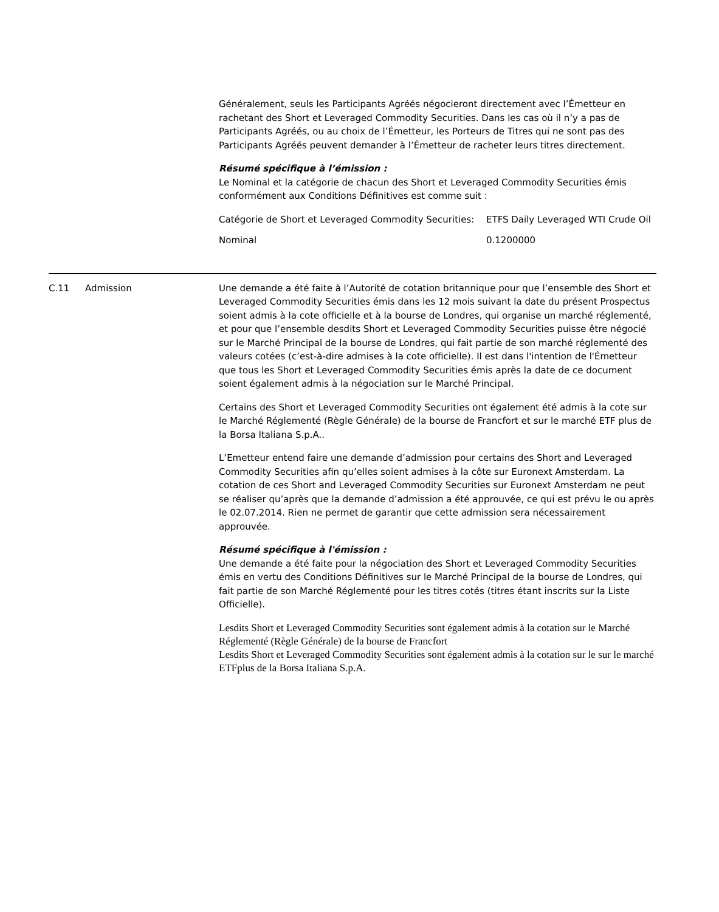Généralement, seuls les Participants Agréés négocieront directement avec l’Émetteur en rachetant des Short et Leveraged Commodity Securities. Dans les cas où il n’y a pas de Participants Agréés, ou au choix de l’Émetteur, les Porteurs de Titres qui ne sont pas des Participants Agréés peuvent demander à l’Émetteur de racheter leurs titres directement.
Résumé spécifique à l’émission :
Le Nominal et la catégorie de chacun des Short et Leveraged Commodity Securities émis conformément aux Conditions Définitives est comme suit :
| Catégorie de Short et Leveraged Commodity Securities: | ETFS Daily Leveraged WTI Crude Oil |
| Nominal | 0.1200000 |
C.11 Admission Une demande a été faite à l’Autorité de cotation britannique pour que l’ensemble des Short et Leveraged Commodity Securities émis dans les 12 mois suivant la date du présent Prospectus soient admis à la cote officielle et à la bourse de Londres, qui organise un marché réglementé, et pour que l’ensemble desdits Short et Leveraged Commodity Securities puisse être négocié sur le Marché Principal de la bourse de Londres, qui fait partie de son marché réglementé des valeurs cotées (c’est-à-dire admises à la cote officielle). Il est dans l'intention de l'Émetteur que tous les Short et Leveraged Commodity Securities émis après la date de ce document soient également admis à la négociation sur le Marché Principal.
Certains des Short et Leveraged Commodity Securities ont également été admis à la cote sur le Marché Réglementé (Règle Générale) de la bourse de Francfort et sur le marché ETF plus de la Borsa Italiana S.p.A..
L’Emetteur entend faire une demande d’admission pour certains des Short and Leveraged Commodity Securities afin qu’elles soient admises à la côte sur Euronext Amsterdam. La cotation de ces Short and Leveraged Commodity Securities sur Euronext Amsterdam ne peut se réaliser qu’après que la demande d’admission a été approuvée, ce qui est prévu le ou après le 02.07.2014. Rien ne permet de garantir que cette admission sera nécessairement approuvée.
Résumé spécifique à l'émission :
Une demande a été faite pour la négociation des Short et Leveraged Commodity Securities émis en vertu des Conditions Définitives sur le Marché Principal de la bourse de Londres, qui fait partie de son Marché Réglementé pour les titres cotés (titres étant inscrits sur la Liste Officielle).
Lesdits Short et Leveraged Commodity Securities sont également admis à la cotation sur le Marché Réglementé (Règle Générale) de la bourse de Francfort
Lesdits Short et Leveraged Commodity Securities sont également admis à la cotation sur le sur le marché ETFplus de la Borsa Italiana S.p.A.